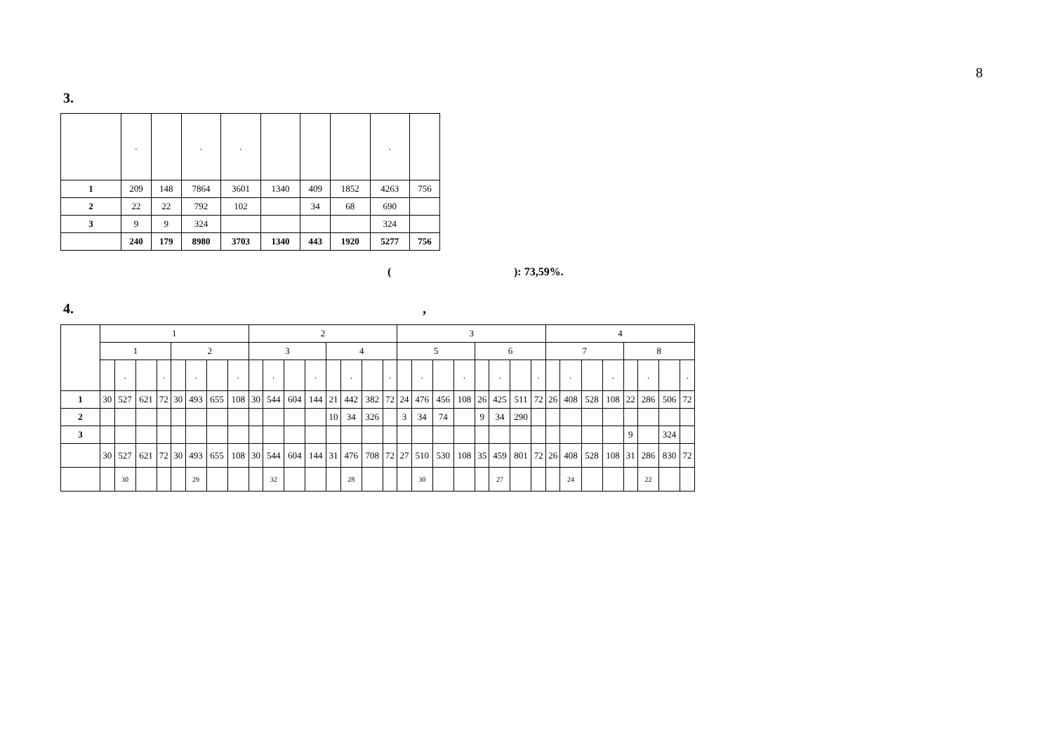8
3.
| | . | | . | . | | | | . | |
| 1 | 209 | 148 | 7864 | 3601 | 1340 | 409 | 1852 | 4263 | 756 |
| 2 | 22 | 22 | 792 | 102 | | 34 | 68 | 690 | |
| 3 | 9 | 9 | 324 | | | | | 324 | |
| | 240 | 179 | 8980 | 3703 | 1340 | 443 | 1920 | 5277 | 756 |
( ): 73,59%.
4. ,
| | 1 | | | | | | | | 2 | | | | | | | | 3 | | | | | | | | 4 | | | | | | | |
| | 1 | | | | 2 | | | | 3 | | | | 4 | | | | 5 | | | | 6 | | | | 7 | | | | 8 | | | |
| | | . | | . | | . | | . | | . | | . | | . | | . | | . | | . | | . | | . | | . | | . | | . | | . |
| 1 | 30 | 527 | 621 | 72 | 30 | 493 | 655 | 108 | 30 | 544 | 604 | 144 | 21 | 442 | 382 | 72 | 24 | 476 | 456 | 108 | 26 | 425 | 511 | 72 | 26 | 408 | 528 | 108 | 22 | 286 | 506 | 72 |
| 2 | | | | | | | | | | | | | 10 | 34 | 326 | | 3 | 34 | 74 | | 9 | 34 | 290 | | | | | | | | | |
| 3 | | | | | | | | | | | | | | | | | | | | | | | | | | | | | 9 | | 324 | |
| | 30 | 527 | 621 | 72 | 30 | 493 | 655 | 108 | 30 | 544 | 604 | 144 | 31 | 476 | 708 | 72 | 27 | 510 | 530 | 108 | 35 | 459 | 801 | 72 | 26 | 408 | 528 | 108 | 31 | 286 | 830 | 72 |
| | | 30 | | | | 29 | | | | 32 | | | | 28 | | | | 30 | | | | 27 | | | | 24 | | | | 22 | | |